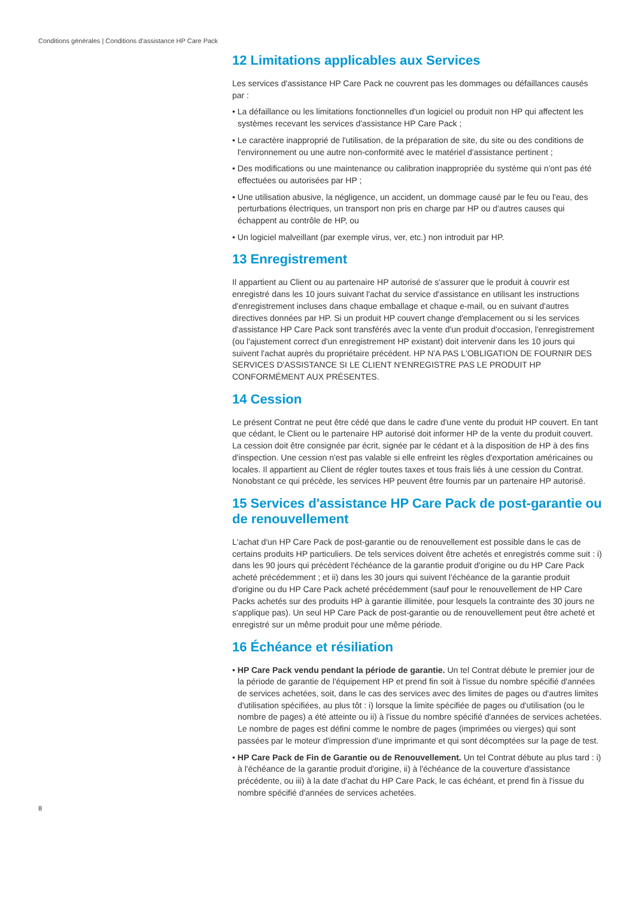Conditions générales | Conditions d'assistance HP Care Pack
12 Limitations applicables aux Services
Les services d'assistance HP Care Pack ne couvrent pas les dommages ou défaillances causés par :
• La défaillance ou les limitations fonctionnelles d'un logiciel ou produit non HP qui affectent les systèmes recevant les services d'assistance HP Care Pack ;
• Le caractère inapproprié de l'utilisation, de la préparation de site, du site ou des conditions de l'environnement ou une autre non-conformité avec le matériel d'assistance pertinent ;
• Des modifications ou une maintenance ou calibration inappropriée du système qui n'ont pas été effectuées ou autorisées par HP ;
• Une utilisation abusive, la négligence, un accident, un dommage causé par le feu ou l'eau, des perturbations électriques, un transport non pris en charge par HP ou d'autres causes qui échappent au contrôle de HP, ou
• Un logiciel malveillant (par exemple virus, ver, etc.) non introduit par HP.
13 Enregistrement
Il appartient au Client ou au partenaire HP autorisé de s'assurer que le produit à couvrir est enregistré dans les 10 jours suivant l'achat du service d'assistance en utilisant les instructions d'enregistrement incluses dans chaque emballage et chaque e-mail, ou en suivant d'autres directives données par HP. Si un produit HP couvert change d'emplacement ou si les services d'assistance HP Care Pack sont transférés avec la vente d'un produit d'occasion, l'enregistrement (ou l'ajustement correct d'un enregistrement HP existant) doit intervenir dans les 10 jours qui suivent l'achat auprès du propriétaire précédent. HP N'A PAS L'OBLIGATION DE FOURNIR DES SERVICES D'ASSISTANCE SI LE CLIENT N'ENREGISTRE PAS LE PRODUIT HP CONFORMÉMENT AUX PRÉSENTES.
14 Cession
Le présent Contrat ne peut être cédé que dans le cadre d'une vente du produit HP couvert. En tant que cédant, le Client ou le partenaire HP autorisé doit informer HP de la vente du produit couvert. La cession doit être consignée par écrit, signée par le cédant et à la disposition de HP à des fins d'inspection. Une cession n'est pas valable si elle enfreint les règles d'exportation américaines ou locales. Il appartient au Client de régler toutes taxes et tous frais liés à une cession du Contrat. Nonobstant ce qui précède, les services HP peuvent être fournis par un partenaire HP autorisé.
15 Services d'assistance HP Care Pack de post-garantie ou de renouvellement
L'achat d'un HP Care Pack de post-garantie ou de renouvellement est possible dans le cas de certains produits HP particuliers. De tels services doivent être achetés et enregistrés comme suit : i) dans les 90 jours qui précèdent l'échéance de la garantie produit d'origine ou du HP Care Pack acheté précédemment ; et ii) dans les 30 jours qui suivent l'échéance de la garantie produit d'origine ou du HP Care Pack acheté précédemment (sauf pour le renouvellement de HP Care Packs achetés sur des produits HP à garantie illimitée, pour lesquels la contrainte des 30 jours ne s'applique pas). Un seul HP Care Pack de post-garantie ou de renouvellement peut être acheté et enregistré sur un même produit pour une même période.
16 Échéance et résiliation
• HP Care Pack vendu pendant la période de garantie. Un tel Contrat débute le premier jour de la période de garantie de l'équipement HP et prend fin soit à l'issue du nombre spécifié d'années de services achetées, soit, dans le cas des services avec des limites de pages ou d'autres limites d'utilisation spécifiées, au plus tôt : i) lorsque la limite spécifiée de pages ou d'utilisation (ou le nombre de pages) a été atteinte ou ii) à l'issue du nombre spécifié d'années de services achetées. Le nombre de pages est défini comme le nombre de pages (imprimées ou vierges) qui sont passées par le moteur d'impression d'une imprimante et qui sont décomptées sur la page de test.
• HP Care Pack de Fin de Garantie ou de Renouvellement. Un tel Contrat débute au plus tard : i) à l'échéance de la garantie produit d'origine, ii) à l'échéance de la couverture d'assistance précédente, ou iii) à la date d'achat du HP Care Pack, le cas échéant, et prend fin à l'issue du nombre spécifié d'années de services achetées.
8